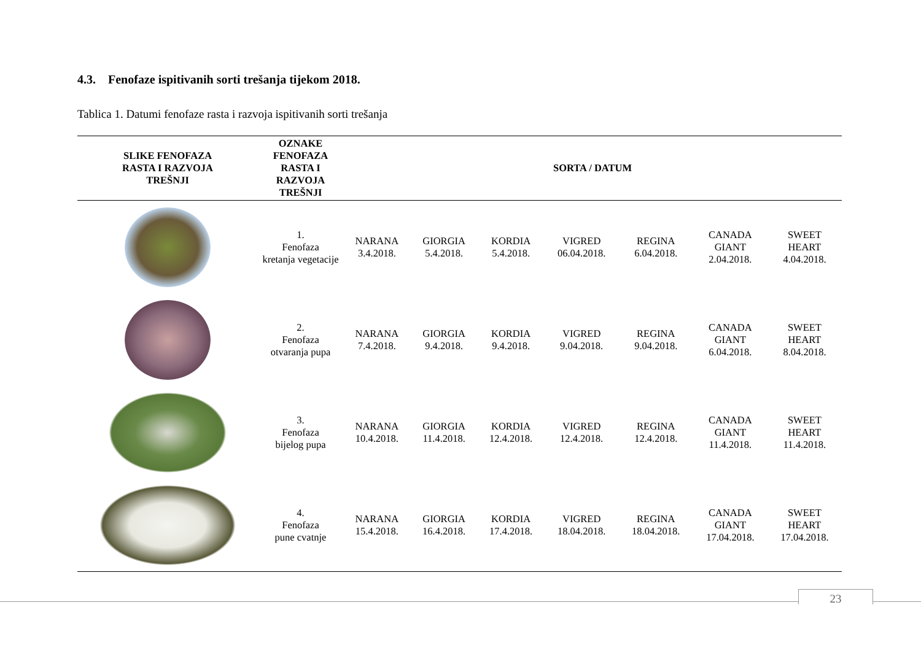4.3. Fenofaze ispitivanih sorti trešanja tijekom 2018.
Tablica 1. Datumi fenofaze rasta i razvoja ispitivanih sorti trešanja
| SLIKE FENOFAZA RASTA I RAZVOJA TREŠNJI | OZNAKE FENOFAZA RASTA I RAZVOJA TREŠNJI | SORTA / DATUM | | | | | | |
| --- | --- | --- | --- | --- | --- | --- | --- | --- |
| | 1. Fenofaza kretanja vegetacije | NARANA 3.4.2018. | GIORGIA 5.4.2018. | KORDIA 5.4.2018. | VIGRED 06.04.2018. | REGINA 6.04.2018. | CANADA GIANT 2.04.2018. | SWEET HEART 4.04.2018. |
| | 2. Fenofaza otvaranja pupa | NARANA 7.4.2018. | GIORGIA 9.4.2018. | KORDIA 9.4.2018. | VIGRED 9.04.2018. | REGINA 9.04.2018. | CANADA GIANT 6.04.2018. | SWEET HEART 8.04.2018. |
| | 3. Fenofaza bijelog pupa | NARANA 10.4.2018. | GIORGIA 11.4.2018. | KORDIA 12.4.2018. | VIGRED 12.4.2018. | REGINA 12.4.2018. | CANADA GIANT 11.4.2018. | SWEET HEART 11.4.2018. |
| | 4. Fenofaza pune cvatnje | NARANA 15.4.2018. | GIORGIA 16.4.2018. | KORDIA 17.4.2018. | VIGRED 18.04.2018. | REGINA 18.04.2018. | CANADA GIANT 17.04.2018. | SWEET HEART 17.04.2018. |
23